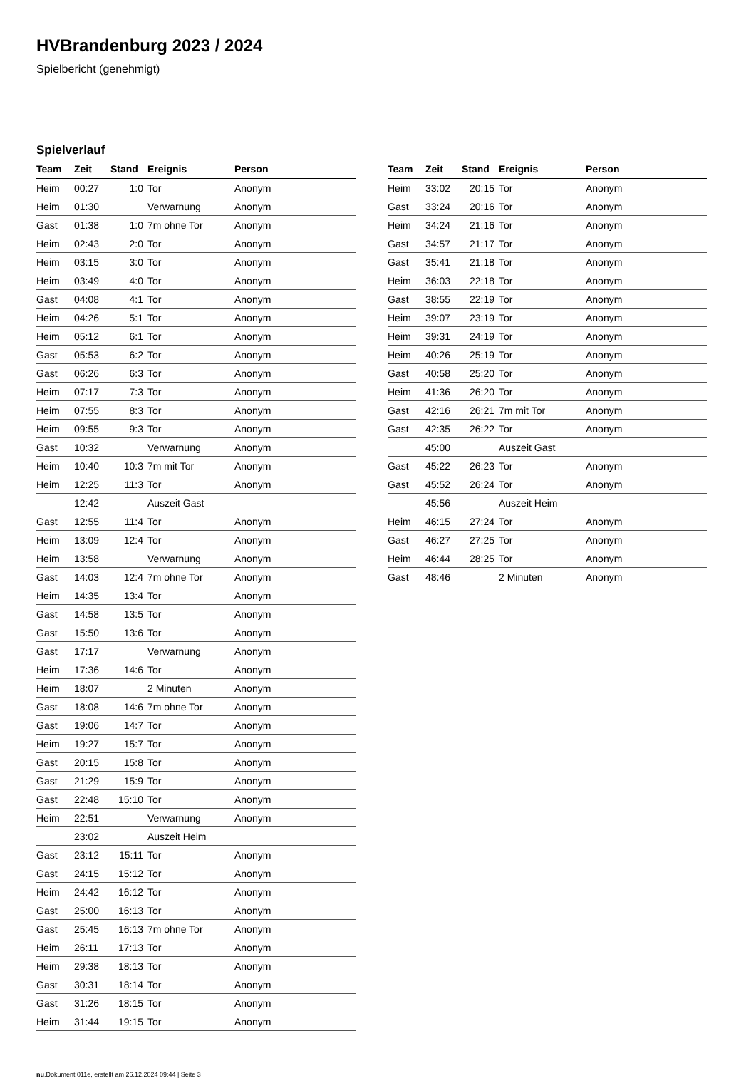HVBrandenburg 2023 / 2024
Spielbericht (genehmigt)
Spielverlauf
| Team | Zeit | Stand | Ereignis | Person |
| --- | --- | --- | --- | --- |
| Heim | 00:27 | 1:0 | Tor | Anonym |
| Heim | 01:30 | | Verwarnung | Anonym |
| Gast | 01:38 | 1:0 | 7m ohne Tor | Anonym |
| Heim | 02:43 | 2:0 | Tor | Anonym |
| Heim | 03:15 | 3:0 | Tor | Anonym |
| Heim | 03:49 | 4:0 | Tor | Anonym |
| Gast | 04:08 | 4:1 | Tor | Anonym |
| Heim | 04:26 | 5:1 | Tor | Anonym |
| Heim | 05:12 | 6:1 | Tor | Anonym |
| Gast | 05:53 | 6:2 | Tor | Anonym |
| Gast | 06:26 | 6:3 | Tor | Anonym |
| Heim | 07:17 | 7:3 | Tor | Anonym |
| Heim | 07:55 | 8:3 | Tor | Anonym |
| Heim | 09:55 | 9:3 | Tor | Anonym |
| Gast | 10:32 | | Verwarnung | Anonym |
| Heim | 10:40 | 10:3 | 7m mit Tor | Anonym |
| Heim | 12:25 | 11:3 | Tor | Anonym |
| | 12:42 | | Auszeit Gast | |
| Gast | 12:55 | 11:4 | Tor | Anonym |
| Heim | 13:09 | 12:4 | Tor | Anonym |
| Heim | 13:58 | | Verwarnung | Anonym |
| Gast | 14:03 | 12:4 | 7m ohne Tor | Anonym |
| Heim | 14:35 | 13:4 | Tor | Anonym |
| Gast | 14:58 | 13:5 | Tor | Anonym |
| Gast | 15:50 | 13:6 | Tor | Anonym |
| Gast | 17:17 | | Verwarnung | Anonym |
| Heim | 17:36 | 14:6 | Tor | Anonym |
| Heim | 18:07 | | 2 Minuten | Anonym |
| Gast | 18:08 | 14:6 | 7m ohne Tor | Anonym |
| Gast | 19:06 | 14:7 | Tor | Anonym |
| Heim | 19:27 | 15:7 | Tor | Anonym |
| Gast | 20:15 | 15:8 | Tor | Anonym |
| Gast | 21:29 | 15:9 | Tor | Anonym |
| Gast | 22:48 | 15:10 | Tor | Anonym |
| Heim | 22:51 | | Verwarnung | Anonym |
| | 23:02 | | Auszeit Heim | |
| Gast | 23:12 | 15:11 | Tor | Anonym |
| Gast | 24:15 | 15:12 | Tor | Anonym |
| Heim | 24:42 | 16:12 | Tor | Anonym |
| Gast | 25:00 | 16:13 | Tor | Anonym |
| Gast | 25:45 | 16:13 | 7m ohne Tor | Anonym |
| Heim | 26:11 | 17:13 | Tor | Anonym |
| Heim | 29:38 | 18:13 | Tor | Anonym |
| Gast | 30:31 | 18:14 | Tor | Anonym |
| Gast | 31:26 | 18:15 | Tor | Anonym |
| Heim | 31:44 | 19:15 | Tor | Anonym |
| Team | Zeit | Stand | Ereignis | Person |
| --- | --- | --- | --- | --- |
| Heim | 33:02 | 20:15 | Tor | Anonym |
| Gast | 33:24 | 20:16 | Tor | Anonym |
| Heim | 34:24 | 21:16 | Tor | Anonym |
| Gast | 34:57 | 21:17 | Tor | Anonym |
| Gast | 35:41 | 21:18 | Tor | Anonym |
| Heim | 36:03 | 22:18 | Tor | Anonym |
| Gast | 38:55 | 22:19 | Tor | Anonym |
| Heim | 39:07 | 23:19 | Tor | Anonym |
| Heim | 39:31 | 24:19 | Tor | Anonym |
| Heim | 40:26 | 25:19 | Tor | Anonym |
| Gast | 40:58 | 25:20 | Tor | Anonym |
| Heim | 41:36 | 26:20 | Tor | Anonym |
| Gast | 42:16 | 26:21 | 7m mit Tor | Anonym |
| Gast | 42:35 | 26:22 | Tor | Anonym |
| | 45:00 | | Auszeit Gast | |
| Gast | 45:22 | 26:23 | Tor | Anonym |
| Gast | 45:52 | 26:24 | Tor | Anonym |
| | 45:56 | | Auszeit Heim | |
| Heim | 46:15 | 27:24 | Tor | Anonym |
| Gast | 46:27 | 27:25 | Tor | Anonym |
| Heim | 46:44 | 28:25 | Tor | Anonym |
| Gast | 48:46 | | 2 Minuten | Anonym |
nu.Dokument 011e, erstellt am 26.12.2024 09:44 | Seite 3